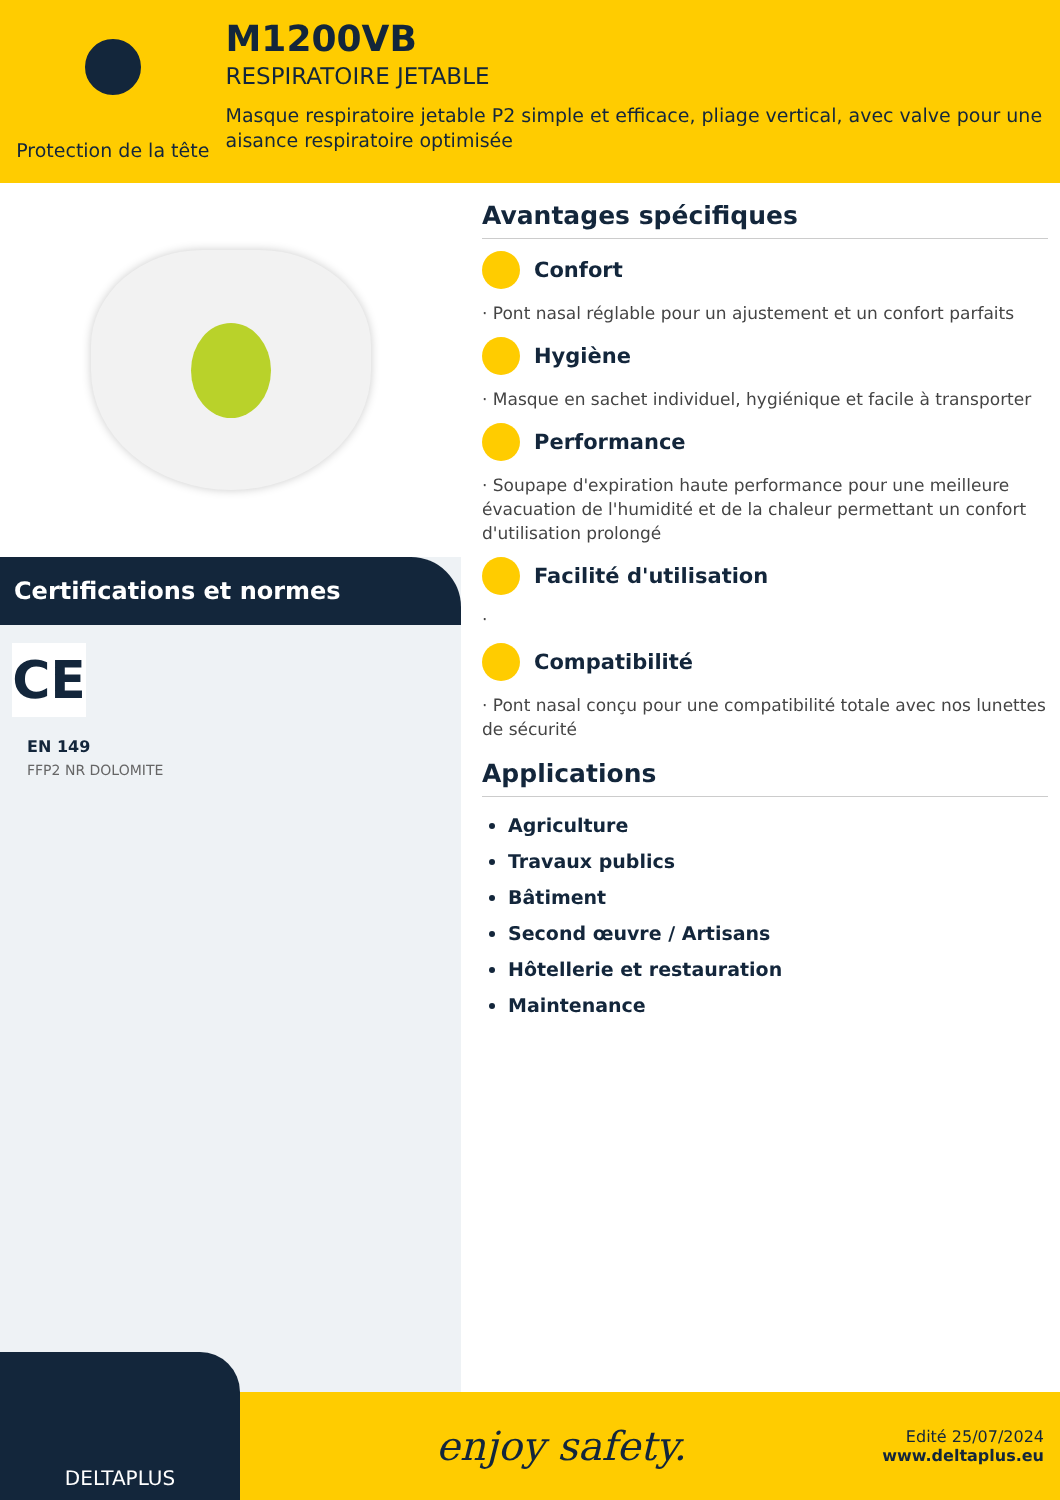Protection de la tête
M1200VB
RESPIRATOIRE JETABLE
Masque respiratoire jetable P2 simple et efficace, pliage vertical, avec valve pour une aisance respiratoire optimisée
Certifications et normes
CE
EN 149
FFP2 NR DOLOMITE
Avantages spécifiques
Confort
· Pont nasal réglable pour un ajustement et un confort parfaits
Hygiène
· Masque en sachet individuel, hygiénique et facile à transporter
Performance
· Soupape d'expiration haute performance pour une meilleure évacuation de l'humidité et de la chaleur permettant un confort d'utilisation prolongé
Facilité d'utilisation
·
Compatibilité
· Pont nasal conçu pour une compatibilité totale avec nos lunettes de sécurité
Applications
Agriculture
Travaux publics
Bâtiment
Second œuvre / Artisans
Hôtellerie et restauration
Maintenance
DELTAPLUS
enjoy safety.
Edité 25/07/2024
www.deltaplus.eu